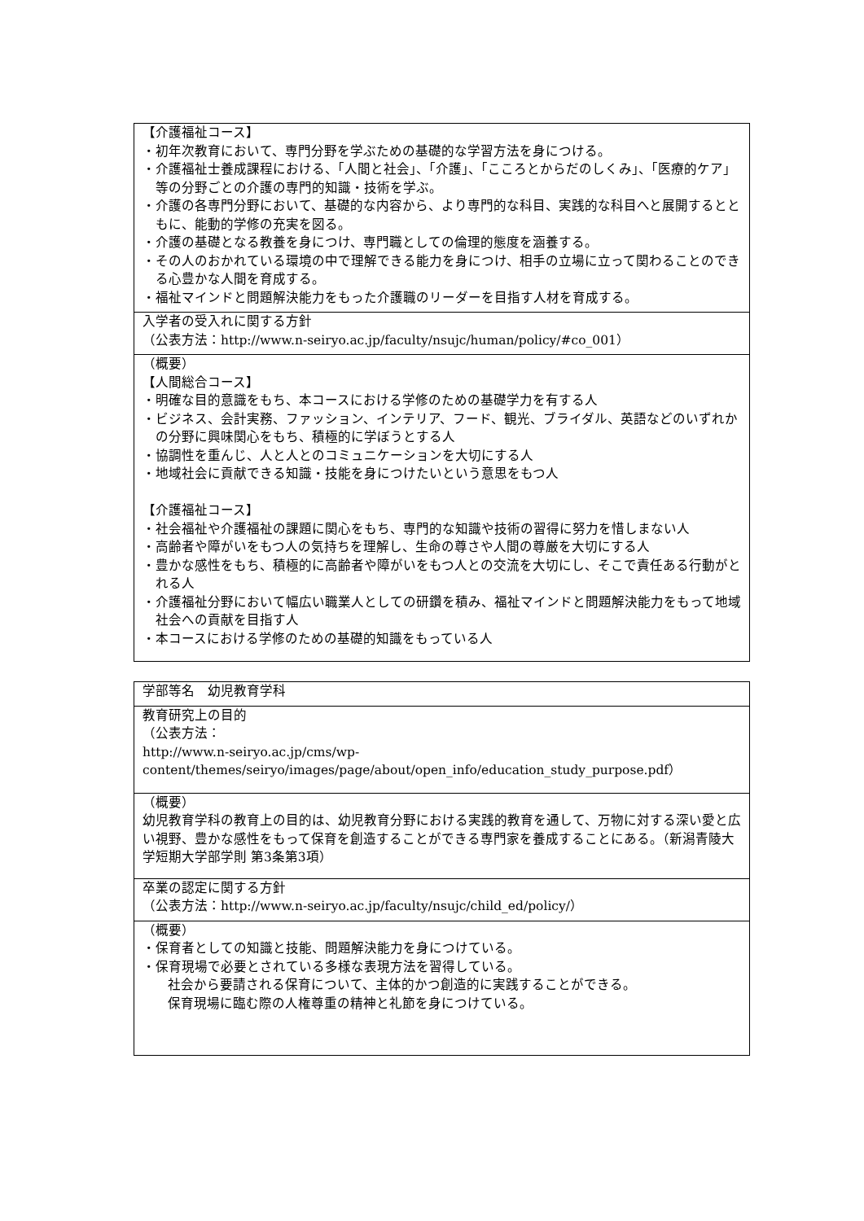| 【介護福祉コース】 ・初年次教育において、専門分野を学ぶための基礎的な学習方法を身につける。 ・介護福祉士養成課程における、「人間と社会」、「介護」、「こころとからだのしくみ」、「医療的ケア」等の分野ごとの介護の専門的知識・技術を学ぶ。 ・介護の各専門分野において、基礎的な内容から、より専門的な科目、実践的な科目へと展開するとともに、能動的学修の充実を図る。 ・介護の基礎となる教養を身につけ、専門職としての倫理的態度を涵養する。 ・その人のおかれている環境の中で理解できる能力を身につけ、相手の立場に立って関わることのできる心豊かな人間を育成する。 ・福祉マインドと問題解決能力をもった介護職のリーダーを目指す人材を育成する。 |
| 入学者の受入れに関する方針 （公表方法：http://www.n-seiryo.ac.jp/faculty/nsujc/human/policy/#co_001） |
| （概要） 【人間総合コース】 ・明確な目的意識をもち、本コースにおける学修のための基礎学力を有する人 ・ビジネス、会計実務、ファッション、インテリア、フード、観光、ブライダル、英語などのいずれかの分野に興味関心をもち、積極的に学ぼうとする人 ・協調性を重んじ、人と人とのコミュニケーションを大切にする人 ・地域社会に貢献できる知識・技能を身につけたいという意思をもつ人 【介護福祉コース】 ・社会福祉や介護福祉の課題に関心をもち、専門的な知識や技術の習得に努力を惜しまない人 ・高齢者や障がいをもつ人の気持ちを理解し、生命の尊さや人間の尊厳を大切にする人 ・豊かな感性をもち、積極的に高齢者や障がいをもつ人との交流を大切にし、そこで責任ある行動がとれる人 ・介護福祉分野において幅広い職業人としての研鑽を積み、福祉マインドと問題解決能力をもって地域社会への貢献を目指す人 ・本コースにおける学修のための基礎的知識をもっている人 |
| 学部等名 幼児教育学科 |
| 教育研究上の目的 （公表方法： http://www.n-seiryo.ac.jp/cms/wp-content/themes/seiryo/images/page/about/open_info/education_study_purpose.pdf） |
| （概要） 幼児教育学科の教育上の目的は、幼児教育分野における実践的教育を通して、万物に対する深い愛と広い視野、豊かな感性をもって保育を創造することができる専門家を養成することにある。（新潟青陵大学短期大学部学則 第3条第3項） |
| 卒業の認定に関する方針 （公表方法：http://www.n-seiryo.ac.jp/faculty/nsujc/child_ed/policy/） |
| （概要） ・保育者としての知識と技能、問題解決能力を身につけている。 ・保育現場で必要とされている多様な表現方法を習得している。 社会から要請される保育について、主体的かつ創造的に実践することができる。 保育現場に臨む際の人権尊重の精神と礼節を身につけている。 |